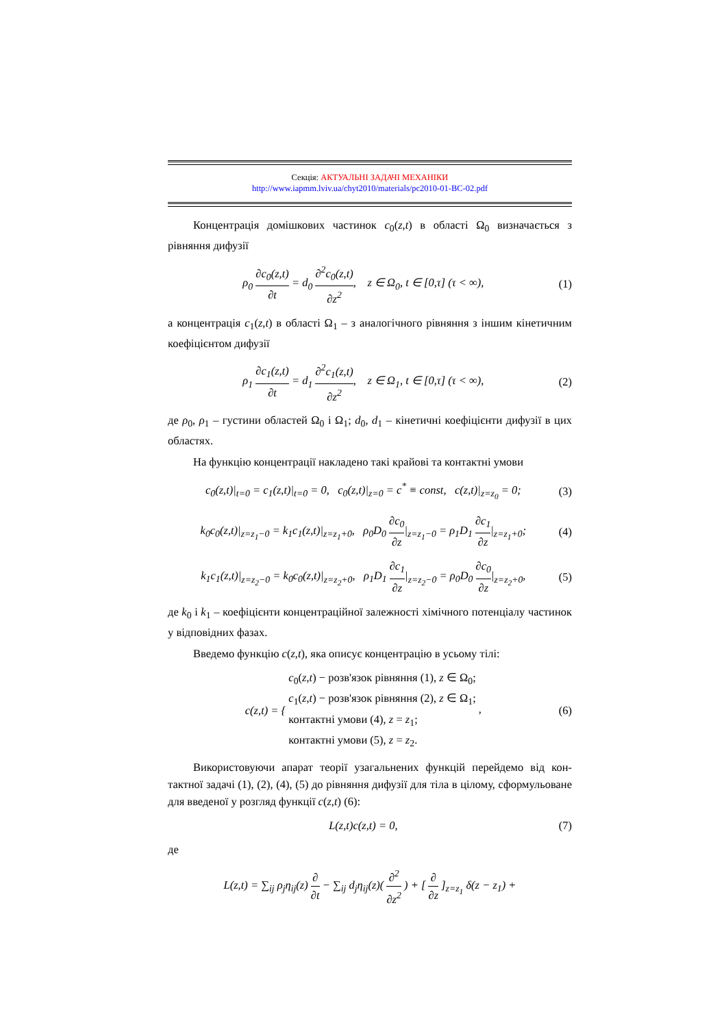Секція: АКТУАЛЬНІ ЗАДАЧІ МЕХАНІКИ
http://www.iapmm.lviv.ua/chyt2010/materials/pc2010-01-BC-02.pdf
Концентрація домішкових частинок c<sub>0</sub>(z,t) в області Ω<sub>0</sub> визначається з рівняння дифузії
ρ<sub>0</sub> ∂c<sub>0</sub>(z,t) ∂t = d<sub>0</sub> ∂<sup>2</sup>c<sub>0</sub>(z,t) ∂z<sup>2</sup>, z ∈ Ω<sub>0</sub>, t ∈ [0,τ] (τ < ∞), (1)
а концентрація c<sub>1</sub>(z,t) в області Ω<sub>1</sub> – з аналогічного рівняння з іншим кіне­тичним коефіцієнтом дифузії
ρ<sub>1</sub> ∂c<sub>1</sub>(z,t) ∂t = d<sub>1</sub> ∂<sup>2</sup>c<sub>1</sub>(z,t) ∂z<sup>2</sup>, z ∈ Ω<sub>1</sub>, t ∈ [0,τ] (τ < ∞), (2)
де ρ<sub>0</sub>, ρ<sub>1</sub> – густини областей Ω<sub>0</sub> і Ω<sub>1</sub>; d<sub>0</sub>, d<sub>1</sub> – кінетичні коефіцієнти дифу­зії в цих областях.
На функцію концентрації накладено такі крайові та контактні умови
c<sub>0</sub>(z,t)|<sub>t=0</sub> = c<sub>1</sub>(z,t)|<sub>t=0</sub> = 0, c<sub>0</sub>(z,t)|<sub>z=0</sub> = c<sup>*</sup> ≡ const, c(z,t)|<sub>z=z<sub>0</sub></sub> = 0; (3)
k<sub>0</sub>c<sub>0</sub>(z,t)|<sub>z=z<sub>1</sub>−0</sub> = k<sub>1</sub>c<sub>1</sub>(z,t)|<sub>z=z<sub>1</sub>+0</sub>, ρ<sub>0</sub>D<sub>0</sub> ∂c<sub>0</sub> ∂z|<sub>z=z<sub>1</sub>−0</sub> = ρ<sub>1</sub>D<sub>1</sub> ∂c<sub>1</sub> ∂z|<sub>z=z<sub>1</sub>+0</sub>; (4)
k<sub>1</sub>c<sub>1</sub>(z,t)|<sub>z=z<sub>2</sub>−0</sub> = k<sub>0</sub>c<sub>0</sub>(z,t)|<sub>z=z<sub>2</sub>+0</sub>, ρ<sub>1</sub>D<sub>1</sub> ∂c<sub>1</sub> ∂z|<sub>z=z<sub>2</sub>−0</sub> = ρ<sub>0</sub>D<sub>0</sub> ∂c<sub>0</sub> ∂z|<sub>z=z<sub>2</sub>+0</sub>, (5)
де k<sub>0</sub> і k<sub>1</sub> – коефіцієнти концентраційної залежності хімічного потенціалу частинок у відповідних фазах.
Введемо функцію c(z,t), яка описує концентрацію в усьому тілі:
c(z,t) = { c<sub>0</sub>(z,t) − розв'язок рівняння (1), z ∈ Ω<sub>0</sub>;
c<sub>1</sub>(z,t) − розв'язок рівняння (2), z ∈ Ω<sub>1</sub>;
контактні умови (4), z = z<sub>1</sub>;
контактні умови (5), z = z<sub>2</sub>. , (6)
Використовуючи апарат теорії узагальнених функцій перейдемо від кон­тактної задачі (1), (2), (4), (5) до рівняння дифузії для тіла в цілому, сформу­льоване для введеної у розгляд функції c(z,t) (6):
L(z,t)c(z,t) = 0, (7)
де
L(z,t) = ∑<sub>ij</sub> ρ<sub>j</sub>η<sub>ij</sub>(z) ∂ ∂t − ∑<sub>ij</sub> d<sub>j</sub>η<sub>ij</sub>(z)( ∂<sup>2</sup> ∂z<sup>2</sup> ) + [ ∂ ∂z ]<sub>z=z<sub>1</sub></sub> δ(z − z<sub>1</sub>) +